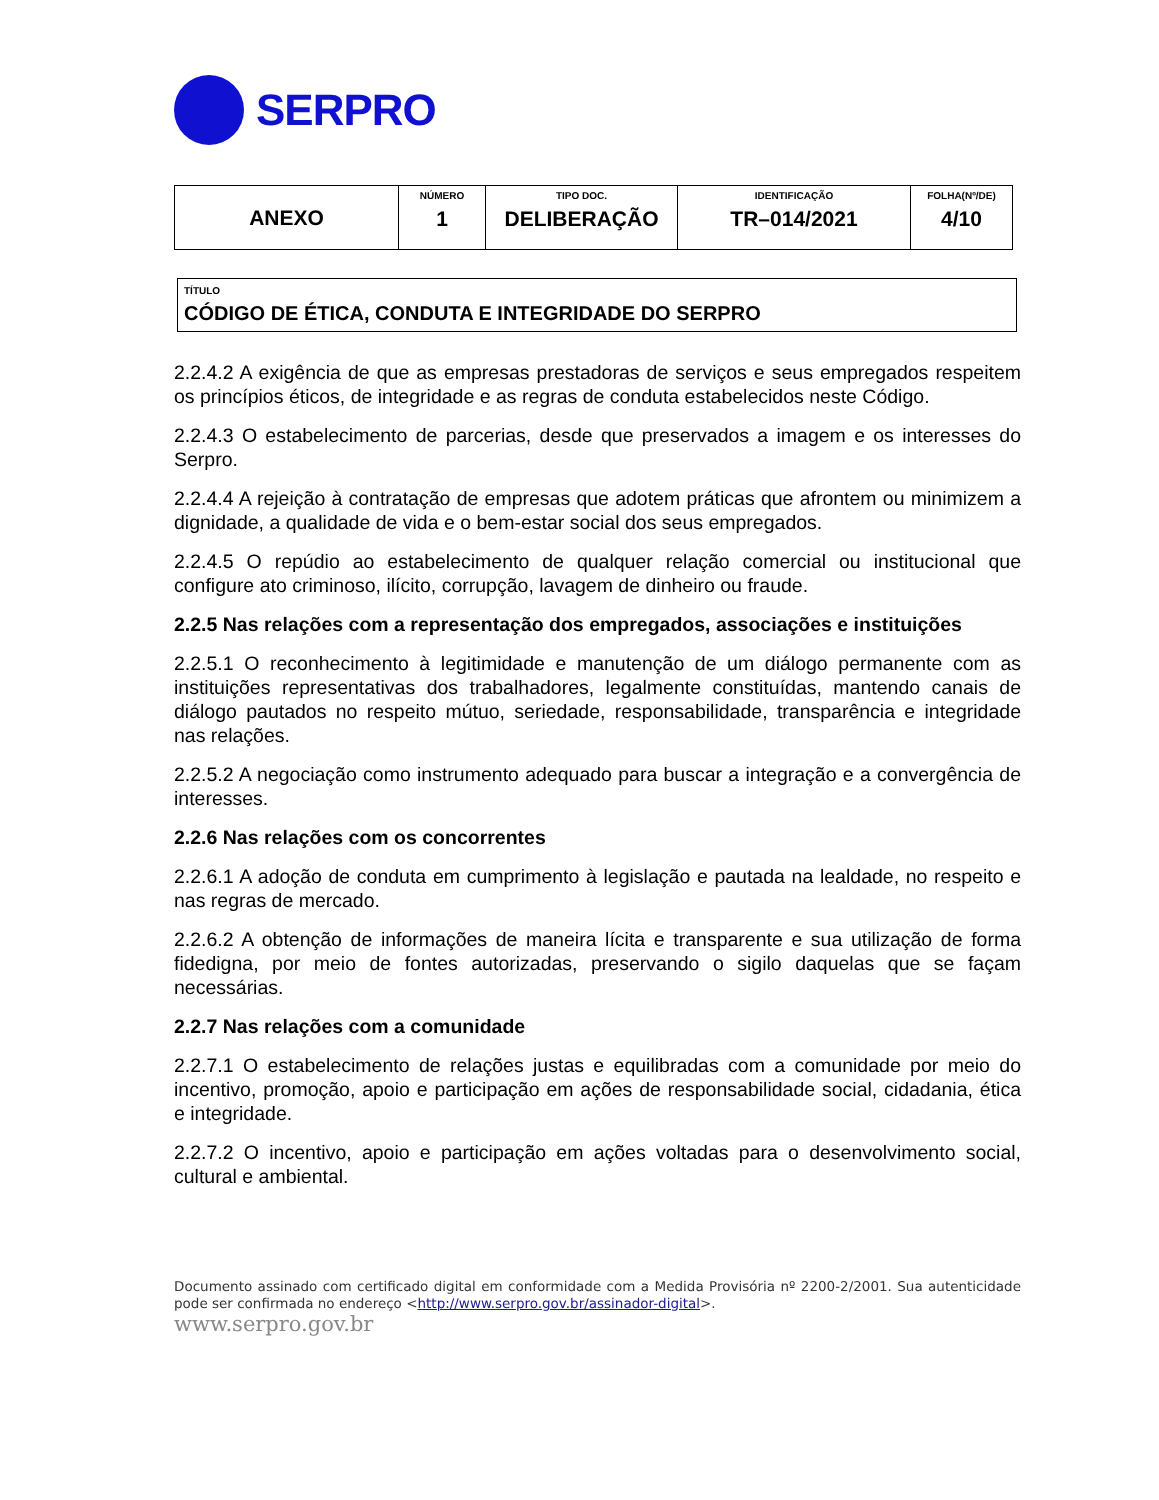SERPRO
| ANEXO | NÚMERO 1 | TIPO DOC. DELIBERAÇÃO | IDENTIFICAÇÃO TR–014/2021 | FOLHA(Nº/DE) 4/10 |
TÍTULO
CÓDIGO DE ÉTICA, CONDUTA E INTEGRIDADE DO SERPRO
2.2.4.2 A exigência de que as empresas prestadoras de serviços e seus empregados respeitem os princípios éticos, de integridade e as regras de conduta estabelecidos neste Código.
2.2.4.3 O estabelecimento de parcerias, desde que preservados a imagem e os interesses do Serpro.
2.2.4.4 A rejeição à contratação de empresas que adotem práticas que afrontem ou minimizem a dignidade, a qualidade de vida e o bem-estar social dos seus empregados.
2.2.4.5 O repúdio ao estabelecimento de qualquer relação comercial ou institucional que configure ato criminoso, ilícito, corrupção, lavagem de dinheiro ou fraude.
2.2.5 Nas relações com a representação dos empregados, associações e instituições
2.2.5.1 O reconhecimento à legitimidade e manutenção de um diálogo permanente com as instituições representativas dos trabalhadores, legalmente constituídas, mantendo canais de diálogo pautados no respeito mútuo, seriedade, responsabilidade, transparência e integridade nas relações.
2.2.5.2 A negociação como instrumento adequado para buscar a integração e a convergência de interesses.
2.2.6 Nas relações com os concorrentes
2.2.6.1 A adoção de conduta em cumprimento à legislação e pautada na lealdade, no respeito e nas regras de mercado.
2.2.6.2 A obtenção de informações de maneira lícita e transparente e sua utilização de forma fidedigna, por meio de fontes autorizadas, preservando o sigilo daquelas que se façam necessárias.
2.2.7 Nas relações com a comunidade
2.2.7.1 O estabelecimento de relações justas e equilibradas com a comunidade por meio do incentivo, promoção, apoio e participação em ações de responsabilidade social, cidadania, ética e integridade.
2.2.7.2 O incentivo, apoio e participação em ações voltadas para o desenvolvimento social, cultural e ambiental.
Documento assinado com certificado digital em conformidade com a Medida Provisória nº 2200-2/2001. Sua autenticidade pode ser confirmada no endereço <http://www.serpro.gov.br/assinador-digital>.
www.serpro.gov.br